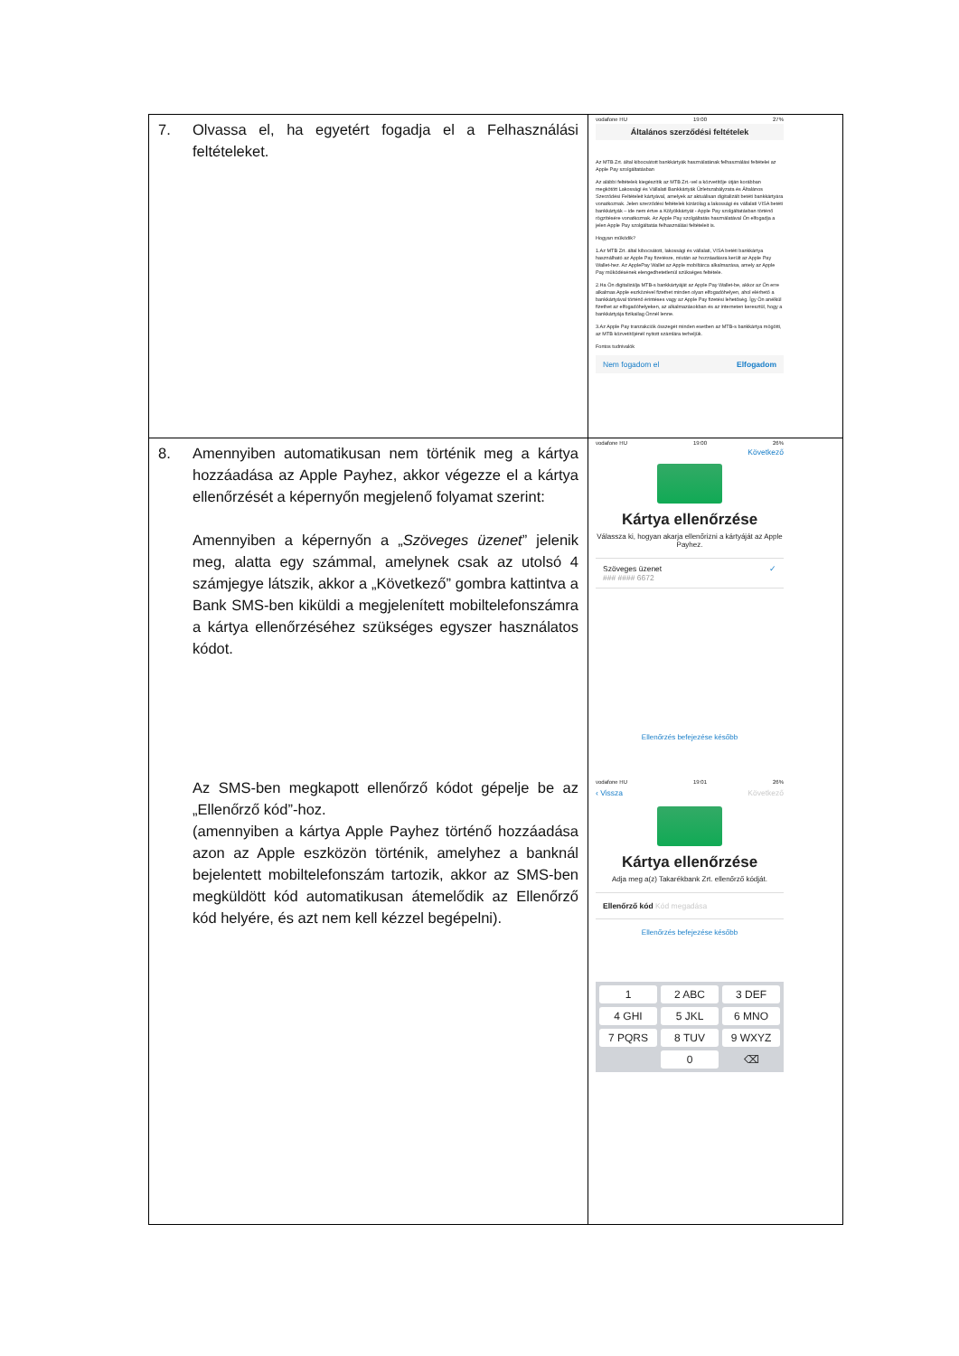| 7. Olvassa el, ha egyetért fogadja el a Felhasználási feltételeket. | vodafone HU 19:00 27% Általános szerződési feltételek Az MTB Zrt. által kibocsátott bankkártyák használatának felhasználási feltételei az Apple Pay szolgáltatásban Az alábbi feltételek kiegészítik az MTB Zrt.-vel a közvetítője útján korábban megkötött Lakossági és Vállalati Bankkártyák Üzletszabályzata és Általános Szerződési Feltételeit kártyával, amelyek az aktuálisan digitalizált betéti bankkártyára vonatkoznak. Jelen szerződési feltételek kizárólag a lakossági és vállalati VISA betéti bankkártyák – ide nem értve a Kölyökkártyát - Apple Pay szolgáltatásban történő rögzítésére vonatkoznak. Az Apple Pay szolgáltatás használatával Ön elfogadja a jelen Apple Pay szolgáltatás felhasználási feltételeit is. Hogyan működik? 1.Az MTB Zrt. által kibocsátott, lakossági és vállalati, VISA betéti bankkártya használható az Apple Pay fizetésre, miután az hozzáadásra került az Apple Pay Wallet-hez. Az ApplePay Wallet az Apple mobiltárca alkalmazása, amely az Apple Pay működésének elengedhetetlenül szükséges feltétele. 2.Ha Ön digitalizálja MTB-s bankkártyáját az Apple Pay Wallet-be, akkor az Ön erre alkalmas Apple eszközével fizethet minden olyan elfogadóhelyen, ahol elérhető a bankkártyával történő érintéses vagy az Apple Pay fizetési lehetőség. Így Ön anélkül fizethet az elfogadóhelyeken, az alkalmazásokban és az interneten keresztül, hogy a bankkártyája fizikailag Önnél lenne. 3.Az Apple Pay tranzakciók összegét minden esetben az MTB-s bankkártya mögötti, az MTB közvetítőjénél nyitott számlára terheljük. Fontos tudnivalók Nem fogadom el Elfogadom |
| 8. Amennyiben automatikusan nem történik meg a kártya hozzáadása az Apple Payhez, akkor végezze el a kártya ellenőrzését a képernyőn megjelenő folyamat szerint: Amennyiben a képernyőn a „ Szöveges üzenet ” jelenik meg, alatta egy számmal, amelynek csak az utolsó 4 számjegye látszik, akkor a „Következő” gombra kattintva a Bank SMS-ben kiküldi a megjelenített mobiltelefonszámra a kártya ellenőrzéséhez szükséges egyszer használatos kódot. Az SMS-ben megkapott ellenőrző kódot gépelje be az „Ellenőrző kód”-hoz. (amennyiben a kártya Apple Payhez történő hozzáadása azon az Apple eszközön történik, amelyhez a banknál bejelentett mobiltelefonszám tartozik, akkor az SMS-ben megküldött kód automatikusan átemelődik az Ellenőrző kód helyére, és azt nem kell kézzel begépelni). | vodafone HU 19:00 26% Következő Kártya ellenőrzése Válassza ki, hogyan akarja ellenőrizni a kártyáját az Apple Payhez. Szöveges üzenet ✓ ### #### 6672 Ellenőrzés befejezése később vodafone HU 19:01 26% ‹ Vissza Következő Kártya ellenőrzése Adja meg a(z) Takarékbank Zrt. ellenőrző kódját. Ellenőrző kód Kód megadása Ellenőrzés befejezése később 1 2 ABC 3 DEF 4 GHI 5 JKL 6 MNO 7 PQRS 8 TUV 9 WXYZ 0 ⌫ |